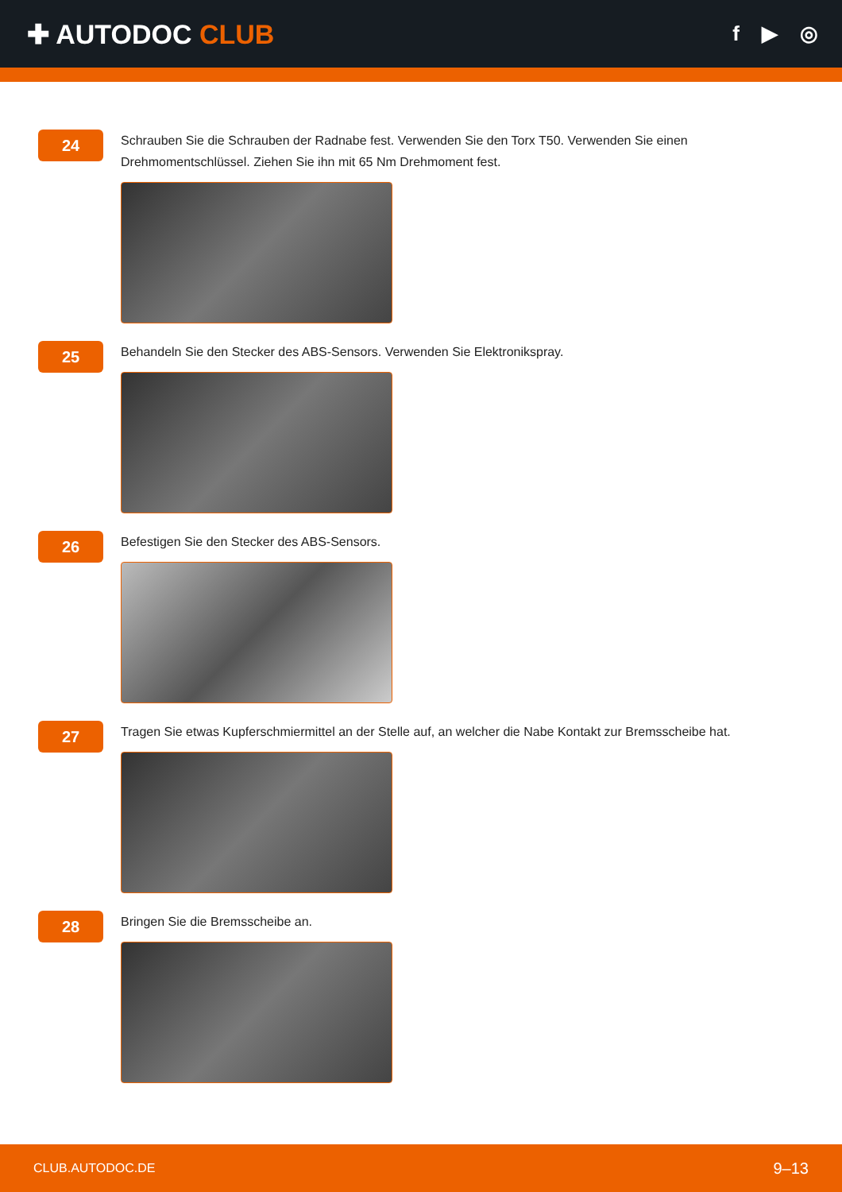✚ AUTODOC CLUB
f ▶ ◎
24
Schrauben Sie die Schrauben der Radnabe fest. Verwenden Sie den Torx T50. Verwenden Sie einen Drehmomentschlüssel. Ziehen Sie ihn mit 65 Nm Drehmoment fest.
25
Behandeln Sie den Stecker des ABS-Sensors. Verwenden Sie Elektronikspray.
26
Befestigen Sie den Stecker des ABS-Sensors.
27
Tragen Sie etwas Kupferschmiermittel an der Stelle auf, an welcher die Nabe Kontakt zur Bremsscheibe hat.
28
Bringen Sie die Bremsscheibe an.
CLUB.AUTODOC.DE 9–13